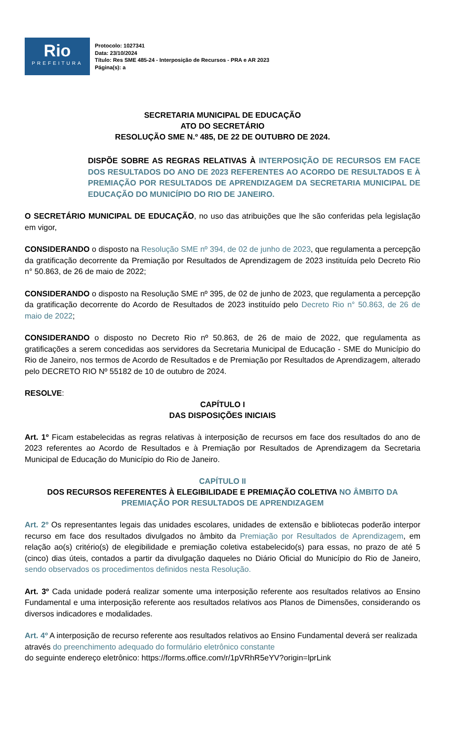Rio
PREFEITURA
Protocolo: 1027341
Data: 23/10/2024
Título: Res SME 485-24 - Interposição de Recursos - PRA e AR 2023
Página(s): a
SECRETARIA MUNICIPAL DE EDUCAÇÃO
ATO DO SECRETÁRIO
RESOLUÇÃO SME N.º 485, DE 22 DE OUTUBRO DE 2024.
DISPÕE SOBRE AS REGRAS RELATIVAS À INTERPOSIÇÃO DE RECURSOS EM FACE DOS RESULTADOS DO ANO DE 2023 REFERENTES AO ACORDO DE RESULTADOS E À PREMIAÇÃO POR RESULTADOS DE APRENDIZAGEM DA SECRETARIA MUNICIPAL DE EDUCAÇÃO DO MUNICÍPIO DO RIO DE JANEIRO.
O SECRETÁRIO MUNICIPAL DE EDUCAÇÃO, no uso das atribuições que lhe são conferidas pela legislação em vigor,
CONSIDERANDO o disposto na Resolução SME nº 394, de 02 de junho de 2023, que regulamenta a percepção da gratificação decorrente da Premiação por Resultados de Aprendizagem de 2023 instituída pelo Decreto Rio n° 50.863, de 26 de maio de 2022;
CONSIDERANDO o disposto na Resolução SME nº 395, de 02 de junho de 2023, que regulamenta a percepção da gratificação decorrente do Acordo de Resultados de 2023 instituído pelo Decreto Rio n° 50.863, de 26 de maio de 2022;
CONSIDERANDO o disposto no Decreto Rio nº 50.863, de 26 de maio de 2022, que regulamenta as gratificações a serem concedidas aos servidores da Secretaria Municipal de Educação - SME do Município do Rio de Janeiro, nos termos de Acordo de Resultados e de Premiação por Resultados de Aprendizagem, alterado pelo DECRETO RIO Nº 55182 de 10 de outubro de 2024.
RESOLVE:
CAPÍTULO I
DAS DISPOSIÇÕES INICIAIS
Art. 1º Ficam estabelecidas as regras relativas à interposição de recursos em face dos resultados do ano de 2023 referentes ao Acordo de Resultados e à Premiação por Resultados de Aprendizagem da Secretaria Municipal de Educação do Município do Rio de Janeiro.
CAPÍTULO II
DOS RECURSOS REFERENTES À ELEGIBILIDADE E PREMIAÇÃO COLETIVA NO ÂMBITO DA PREMIAÇÃO POR RESULTADOS DE APRENDIZAGEM
Art. 2º Os representantes legais das unidades escolares, unidades de extensão e bibliotecas poderão interpor recurso em face dos resultados divulgados no âmbito da Premiação por Resultados de Aprendizagem, em relação ao(s) critério(s) de elegibilidade e premiação coletiva estabelecido(s) para essas, no prazo de até 5 (cinco) dias úteis, contados a partir da divulgação daqueles no Diário Oficial do Município do Rio de Janeiro, sendo observados os procedimentos definidos nesta Resolução.
Art. 3º Cada unidade poderá realizar somente uma interposição referente aos resultados relativos ao Ensino Fundamental e uma interposição referente aos resultados relativos aos Planos de Dimensões, considerando os diversos indicadores e modalidades.
Art. 4º A interposição de recurso referente aos resultados relativos ao Ensino Fundamental deverá ser realizada através do preenchimento adequado do formulário eletrônico constante
do seguinte endereço eletrônico: https://forms.office.com/r/1pVRhR5eYV?origin=lprLink